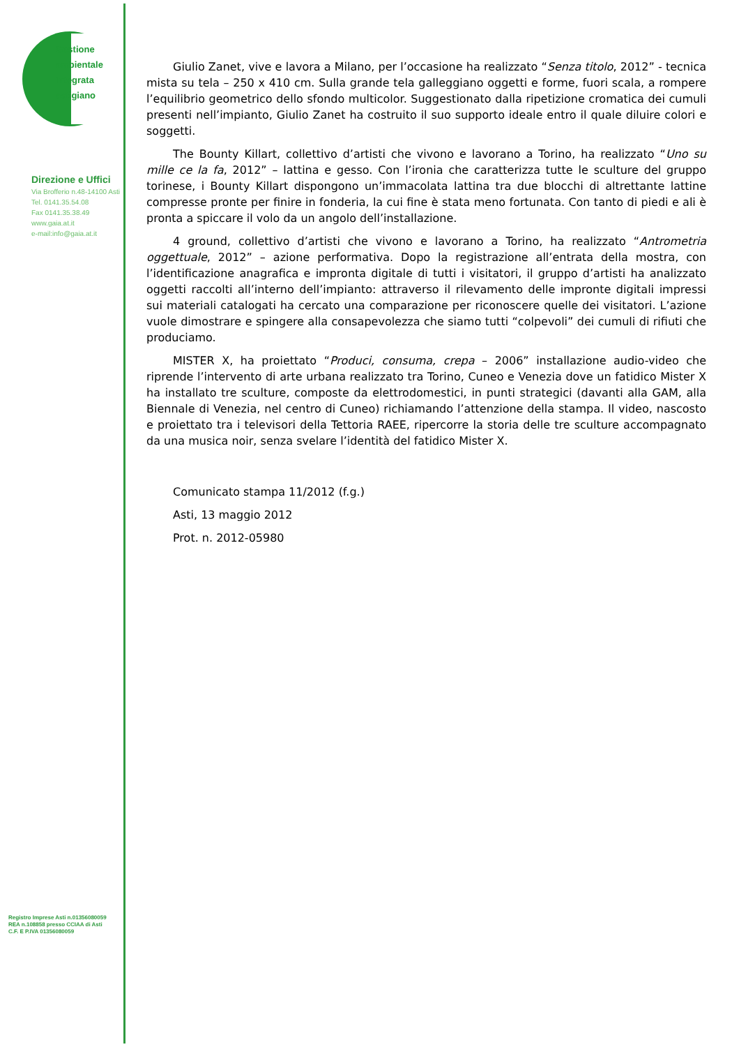Gestione
ambientale
Integrata
astigiano
Direzione e Uffici
Via Brofferio n.48-14100 Asti
Tel. 0141.35.54.08
Fax 0141.35.38.49
www.gaia.at.it
e-mail:info@gaia.at.it
Registro Imprese Asti n.01356080059
REA n.108858 presso CCIAA di Asti
C.F. E P.IVA 01356080059
Giulio Zanet, vive e lavora a Milano, per l’occasione ha realizzato “Senza titolo, 2012” - tecnica mista su tela – 250 x 410 cm. Sulla grande tela galleggiano oggetti e forme, fuori scala, a rompere l’equilibrio geometrico dello sfondo multicolor. Suggestionato dalla ripetizione cromatica dei cumuli presenti nell’impianto, Giulio Zanet ha costruito il suo supporto ideale entro il quale diluire colori e soggetti.
The Bounty Killart, collettivo d’artisti che vivono e lavorano a Torino, ha realizzato “Uno su mille ce la fa, 2012” – lattina e gesso. Con l’ironia che caratterizza tutte le sculture del gruppo torinese, i Bounty Killart dispongono un’immacolata lattina tra due blocchi di altrettante lattine compresse pronte per finire in fonderia, la cui fine è stata meno fortunata. Con tanto di piedi e ali è pronta a spiccare il volo da un angolo dell’installazione.
4 ground, collettivo d’artisti che vivono e lavorano a Torino, ha realizzato “Antrometria oggettuale, 2012” – azione performativa. Dopo la registrazione all’entrata della mostra, con l’identificazione anagrafica e impronta digitale di tutti i visitatori, il gruppo d’artisti ha analizzato oggetti raccolti all’interno dell’impianto: attraverso il rilevamento delle impronte digitali impressi sui materiali catalogati ha cercato una comparazione per riconoscere quelle dei visitatori. L’azione vuole dimostrare e spingere alla consapevolezza che siamo tutti “colpevoli” dei cumuli di rifiuti che produciamo.
MISTER X, ha proiettato “Produci, consuma, crepa – 2006” installazione audio-video che riprende l’intervento di arte urbana realizzato tra Torino, Cuneo e Venezia dove un fatidico Mister X ha installato tre sculture, composte da elettrodomestici, in punti strategici (davanti alla GAM, alla Biennale di Venezia, nel centro di Cuneo) richiamando l’attenzione della stampa. Il video, nascosto e proiettato tra i televisori della Tettoria RAEE, ripercorre la storia delle tre sculture accompagnato da una musica noir, senza svelare l’identità del fatidico Mister X.
Comunicato stampa 11/2012 (f.g.)
Asti, 13 maggio 2012
Prot. n. 2012-05980